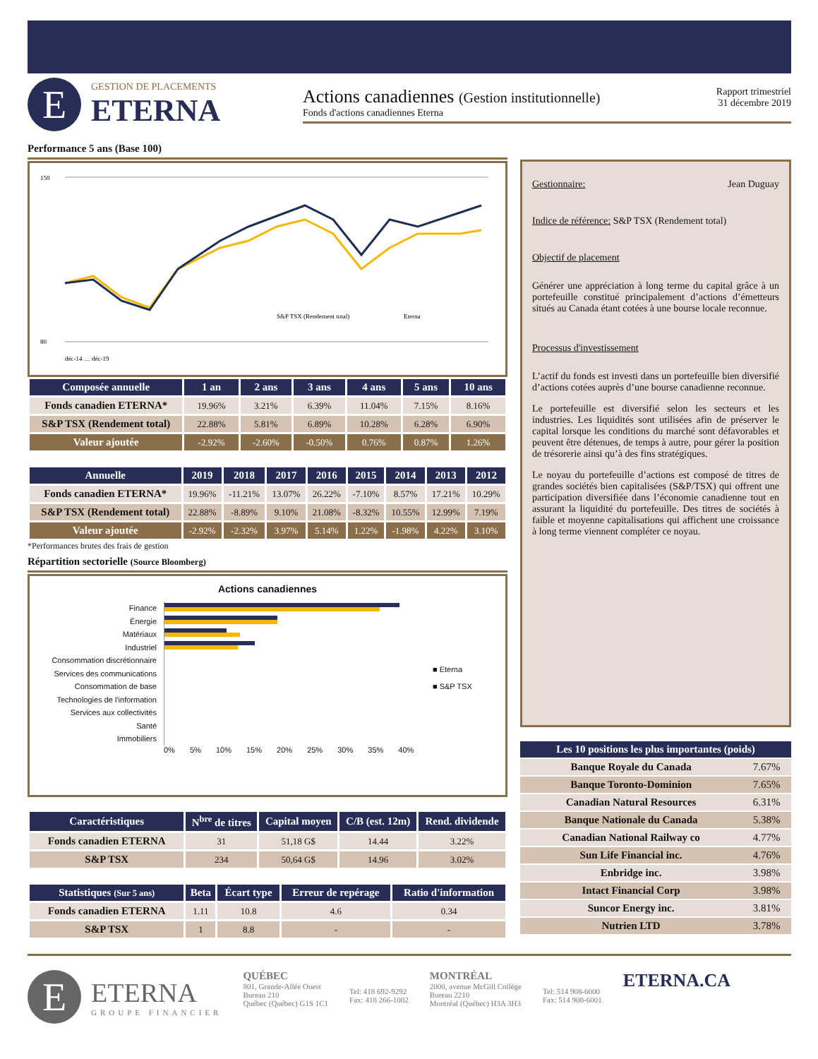E
GESTION DE PLACEMENTS
ETERNA
Actions canadiennes (Gestion institutionnelle)
Fonds d'actions canadiennes Eterna
Rapport trimestriel
31 décembre 2019
Performance 5 ans (Base 100)
150
80
S&P TSX (Rendement total)
Eterna
déc-14 … déc-19
| Composée annuelle | 1 an | 2 ans | 3 ans | 4 ans | 5 ans | 10 ans |
| --- | --- | --- | --- | --- | --- | --- |
| Fonds canadien ETERNA* | 19.96% | 3.21% | 6.39% | 11.04% | 7.15% | 8.16% |
| S&P TSX (Rendement total) | 22.88% | 5.81% | 6.89% | 10.28% | 6.28% | 6.90% |
| Valeur ajoutée | -2.92% | -2.60% | -0.50% | 0.76% | 0.87% | 1.26% |
| Annuelle | 2019 | 2018 | 2017 | 2016 | 2015 | 2014 | 2013 | 2012 |
| --- | --- | --- | --- | --- | --- | --- | --- | --- |
| Fonds canadien ETERNA* | 19.96% | -11.21% | 13.07% | 26.22% | -7.10% | 8.57% | 17.21% | 10.29% |
| S&P TSX (Rendement total) | 22.88% | -8.89% | 9.10% | 21.08% | -8.32% | 10.55% | 12.99% | 7.19% |
| Valeur ajoutée | -2.92% | -2.32% | 3.97% | 5.14% | 1.22% | -1.98% | 4.22% | 3.10% |
*Performances brutes des frais de gestion
Répartition sectorielle (Source Bloomberg)
Actions canadiennes
Finance
Énergie
Matériaux
Industriel
Consommation discrétionnaire
Services des communications
Consommation de base
Technologies de l'information
Services aux collectivités
Santé
Immobiliers
■ Eterna
■ S&P TSX
0% 5% 10% 15% 20% 25% 30% 35% 40%
| Caractéristiques | N<sup>bre</sup> de titres | Capital moyen | C/B (est. 12m) | Rend. dividende |
| --- | --- | --- | --- | --- |
| Fonds canadien ETERNA | 31 | 51,18 G$ | 14.44 | 3.22% |
| S&P TSX | 234 | 50,64 G$ | 14.96 | 3.02% |
| Statistiques (Sur 5 ans) | Beta | Écart type | Erreur de repérage | Ratio d'information |
| --- | --- | --- | --- | --- |
| Fonds canadien ETERNA | 1.11 | 10.8 | 4.6 | 0.34 |
| S&P TSX | 1 | 8.8 | - | - |
Gestionnaire: Jean Duguay
Indice de référence: S&P TSX (Rendement total)
Objectif de placement
Générer une appréciation à long terme du capital grâce à un portefeuille constitué principalement d’actions d’émetteurs situés au Canada étant cotées à une bourse locale reconnue.
Processus d'investissement
L’actif du fonds est investi dans un portefeuille bien diversifié d’actions cotées auprès d’une bourse canadienne reconnue.
Le portefeuille est diversifié selon les secteurs et les industries. Les liquidités sont utilisées afin de préserver le capital lorsque les conditions du marché sont défavorables et peuvent être détenues, de temps à autre, pour gérer la position de trésorerie ainsi qu’à des fins stratégiques.
Le noyau du portefeuille d’actions est composé de titres de grandes sociétés bien capitalisées (S&P/TSX) qui offrent une participation diversifiée dans l’économie canadienne tout en assurant la liquidité du portefeuille. Des titres de sociétés à faible et moyenne capitalisations qui affichent une croissance à long terme viennent compléter ce noyau.
| Les 10 positions les plus importantes (poids) | |
| --- | --- |
| Banque Royale du Canada | 7.67% |
| Banque Toronto-Dominion | 7.65% |
| Canadian Natural Resources | 6.31% |
| Banque Nationale du Canada | 5.38% |
| Canadian National Railway co | 4.77% |
| Sun Life Financial inc. | 4.76% |
| Enbridge inc. | 3.98% |
| Intact Financial Corp | 3.98% |
| Suncor Energy inc. | 3.81% |
| Nutrien LTD | 3.78% |
E
ETERNA
GROUPE FINANCIER
QUÉBEC
801, Grande-Allée Ouest
Bureau 210
Québec (Québec) G1S 1C1
Tel: 418 692-9292
Fax: 418 266-1002
MONTRÉAL
2000, avenue McGill Collège
Bureau 2210
Montréal (Québec) H3A 3H3
Tel: 514 908-6000
Fax: 514 908-6001
ETERNA.CA